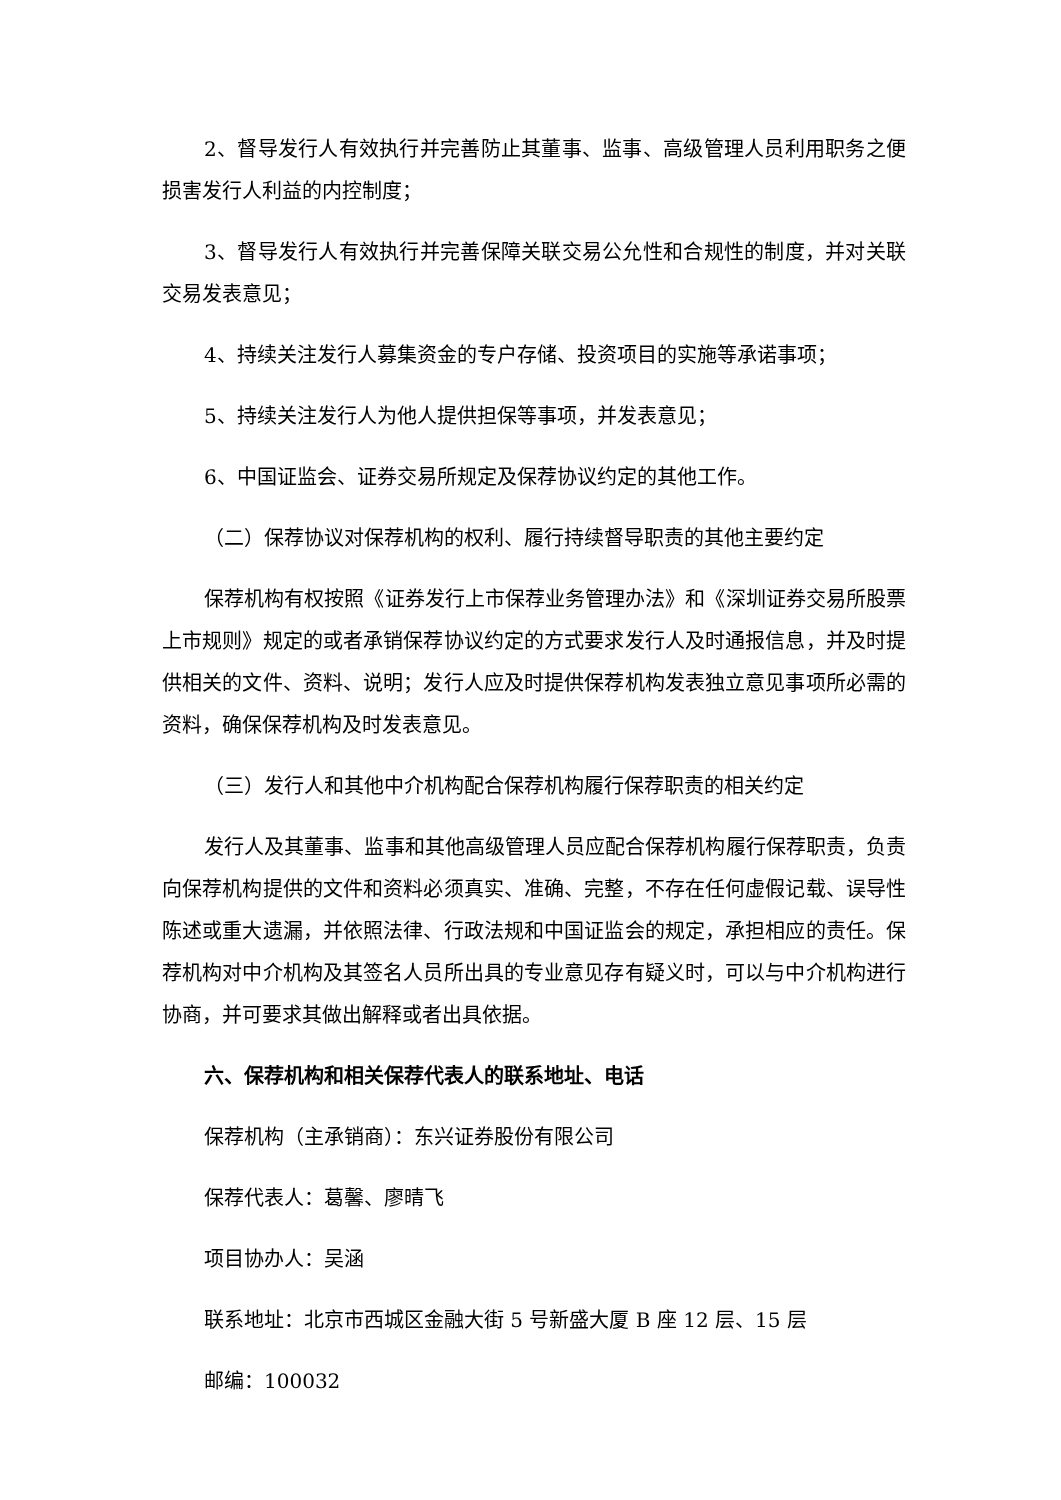2、督导发行人有效执行并完善防止其董事、监事、高级管理人员利用职务之便损害发行人利益的内控制度；
3、督导发行人有效执行并完善保障关联交易公允性和合规性的制度，并对关联交易发表意见；
4、持续关注发行人募集资金的专户存储、投资项目的实施等承诺事项；
5、持续关注发行人为他人提供担保等事项，并发表意见；
6、中国证监会、证券交易所规定及保荐协议约定的其他工作。
（二）保荐协议对保荐机构的权利、履行持续督导职责的其他主要约定
保荐机构有权按照《证券发行上市保荐业务管理办法》和《深圳证券交易所股票上市规则》规定的或者承销保荐协议约定的方式要求发行人及时通报信息，并及时提供相关的文件、资料、说明；发行人应及时提供保荐机构发表独立意见事项所必需的资料，确保保荐机构及时发表意见。
（三）发行人和其他中介机构配合保荐机构履行保荐职责的相关约定
发行人及其董事、监事和其他高级管理人员应配合保荐机构履行保荐职责，负责向保荐机构提供的文件和资料必须真实、准确、完整，不存在任何虚假记载、误导性陈述或重大遗漏，并依照法律、行政法规和中国证监会的规定，承担相应的责任。保荐机构对中介机构及其签名人员所出具的专业意见存有疑义时，可以与中介机构进行协商，并可要求其做出解释或者出具依据。
六、保荐机构和相关保荐代表人的联系地址、电话
保荐机构（主承销商）：东兴证券股份有限公司
保荐代表人：葛馨、廖晴飞
项目协办人：吴涵
联系地址：北京市西城区金融大街 5 号新盛大厦 B 座 12 层、15 层
邮编：100032